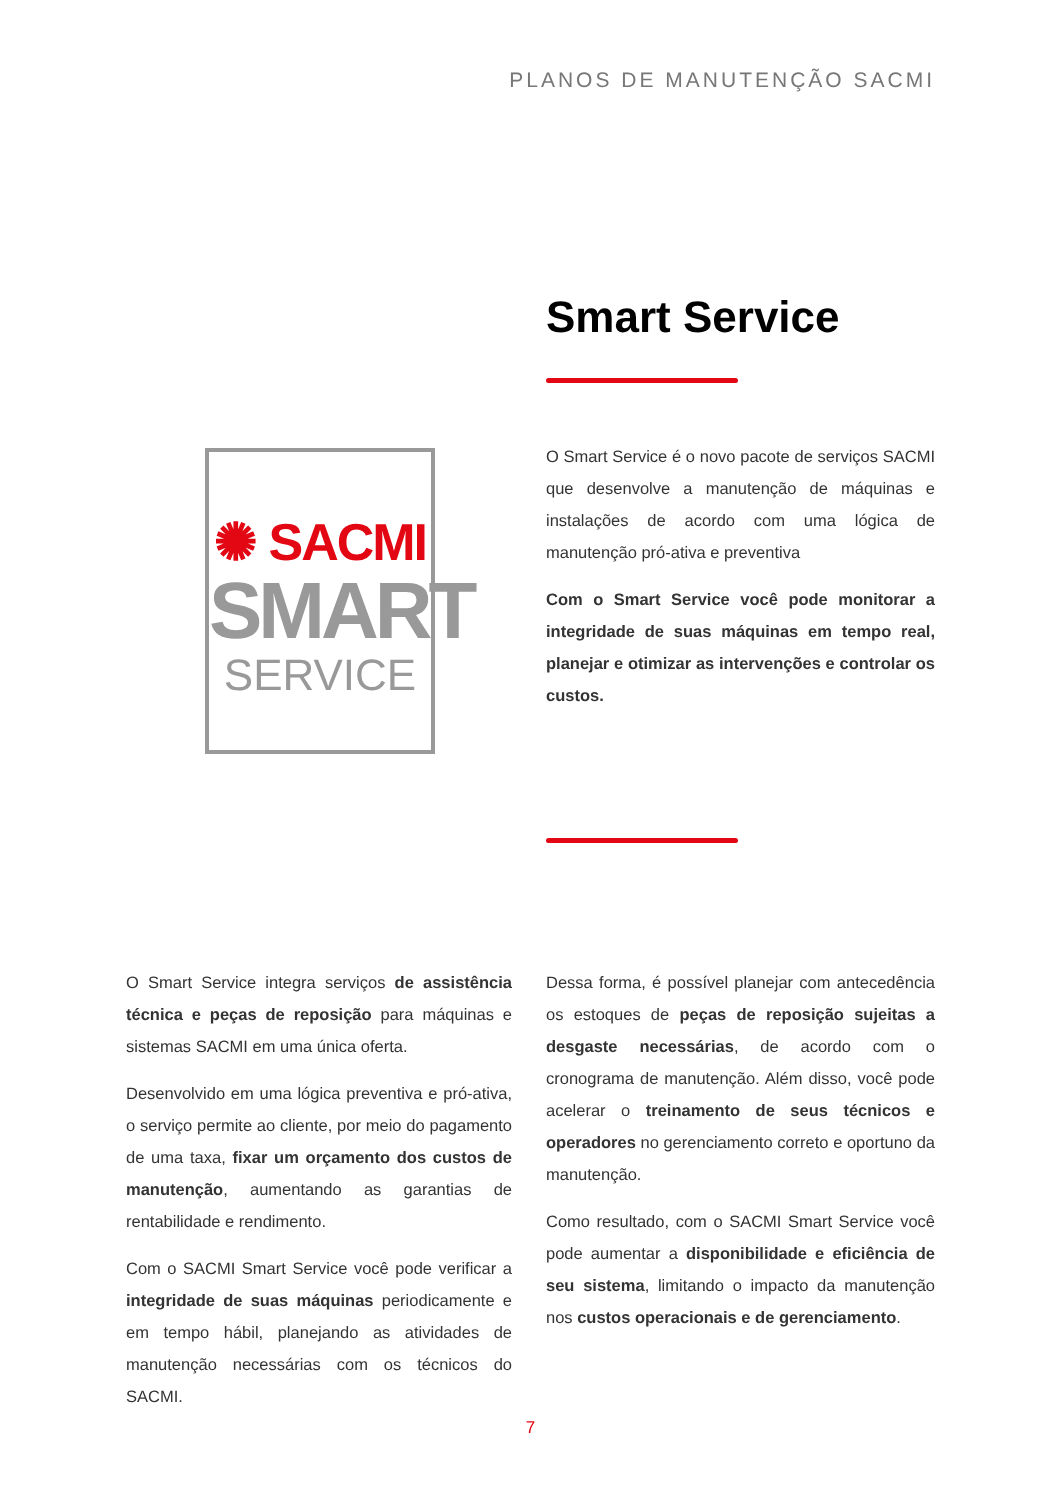PLANOS DE MANUTENÇÃO SACMI
Smart Service
✺ SACMI
SMART
SERVICE
O Smart Service é o novo pacote de serviços SACMI que desenvolve a manutenção de máquinas e instalações de acordo com uma lógica de manutenção pró-ativa e preventiva
Com o Smart Service você pode monitorar a integridade de suas máquinas em tempo real, planejar e otimizar as intervenções e controlar os custos.
O Smart Service integra serviços de assistência técnica e peças de reposição para máquinas e sistemas SACMI em uma única oferta.
Desenvolvido em uma lógica preventiva e pró-ativa, o serviço permite ao cliente, por meio do pagamento de uma taxa, fixar um orçamento dos custos de manutenção, aumentando as garantias de rentabilidade e rendimento.
Com o SACMI Smart Service você pode verificar a integridade de suas máquinas periodicamente e em tempo hábil, planejando as atividades de manutenção necessárias com os técnicos do SACMI.
Dessa forma, é possível planejar com antecedência os estoques de peças de reposição sujeitas a desgaste necessárias, de acordo com o cronograma de manutenção. Além disso, você pode acelerar o treinamento de seus técnicos e operadores no gerenciamento correto e oportuno da manutenção.
Como resultado, com o SACMI Smart Service você pode aumentar a disponibilidade e eficiência de seu sistema, limitando o impacto da manutenção nos custos operacionais e de gerenciamento.
7